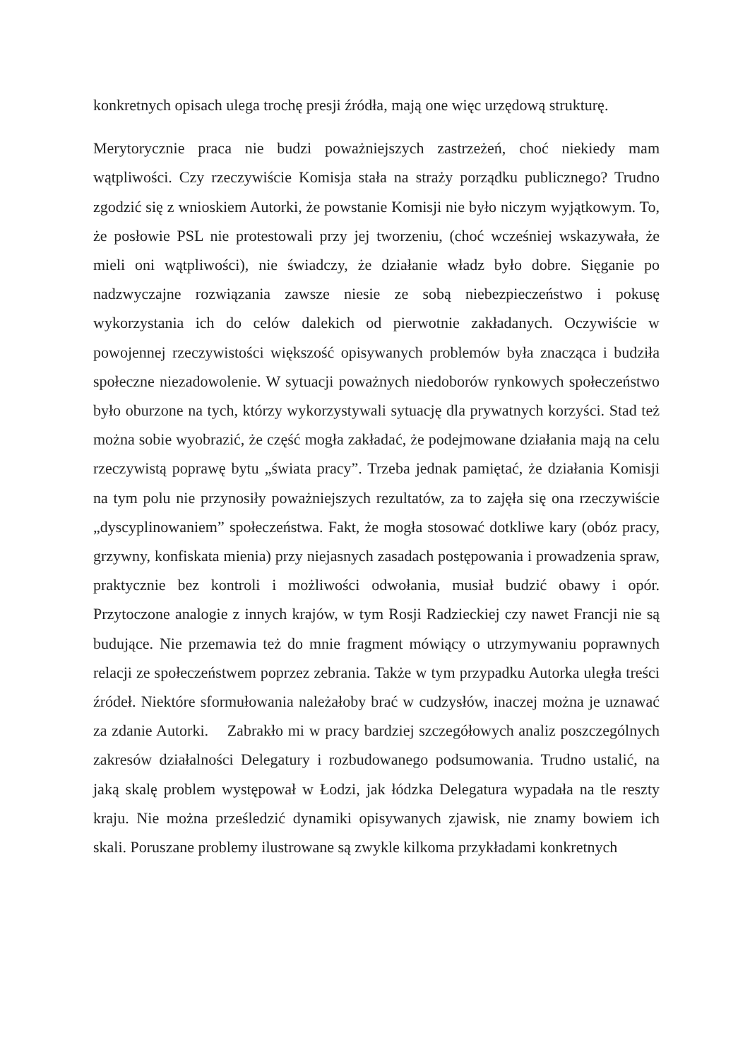konkretnych opisach ulega trochę presji źródła, mają one więc urzędową strukturę.
Merytorycznie praca nie budzi poważniejszych zastrzeżeń, choć niekiedy mam wątpliwości. Czy rzeczywiście Komisja stała na straży porządku publicznego? Trudno zgodzić się z wnioskiem Autorki, że powstanie Komisji nie było niczym wyjątkowym. To, że posłowie PSL nie protestowali przy jej tworzeniu, (choć wcześniej wskazywała, że mieli oni wątpliwości), nie świadczy, że działanie władz było dobre. Sięganie po nadzwyczajne rozwiązania zawsze niesie ze sobą niebezpieczeństwo i pokusę wykorzystania ich do celów dalekich od pierwotnie zakładanych. Oczywiście w powojennej rzeczywistości większość opisywanych problemów była znacząca i budziła społeczne niezadowolenie. W sytuacji poważnych niedoborów rynkowych społeczeństwo było oburzone na tych, którzy wykorzystywali sytuację dla prywatnych korzyści. Stad też można sobie wyobrazić, że część mogła zakładać, że podejmowane działania mają na celu rzeczywistą poprawę bytu „świata pracy”. Trzeba jednak pamiętać, że działania Komisji na tym polu nie przynosiły poważniejszych rezultatów, za to zajęła się ona rzeczywiście „dyscyplinowaniem” społeczeństwa. Fakt, że mogła stosować dotkliwe kary (obóz pracy, grzywny, konfiskata mienia) przy niejasnych zasadach postępowania i prowadzenia spraw, praktycznie bez kontroli i możliwości odwołania, musiał budzić obawy i opór. Przytoczone analogie z innych krajów, w tym Rosji Radzieckiej czy nawet Francji nie są budujące. Nie przemawia też do mnie fragment mówiący o utrzymywaniu poprawnych relacji ze społeczeństwem poprzez zebrania. Także w tym przypadku Autorka uległa treści źródeł. Niektóre sformułowania należałoby brać w cudzysłów, inaczej można je uznawać za zdanie Autorki. Zabrakło mi w pracy bardziej szczegółowych analiz poszczególnych zakresów działalności Delegatury i rozbudowanego podsumowania. Trudno ustalić, na jaką skalę problem występował w Łodzi, jak łódzka Delegatura wypadała na tle reszty kraju. Nie można prześledzić dynamiki opisywanych zjawisk, nie znamy bowiem ich skali. Poruszane problemy ilustrowane są zwykle kilkoma przykładami konkretnych